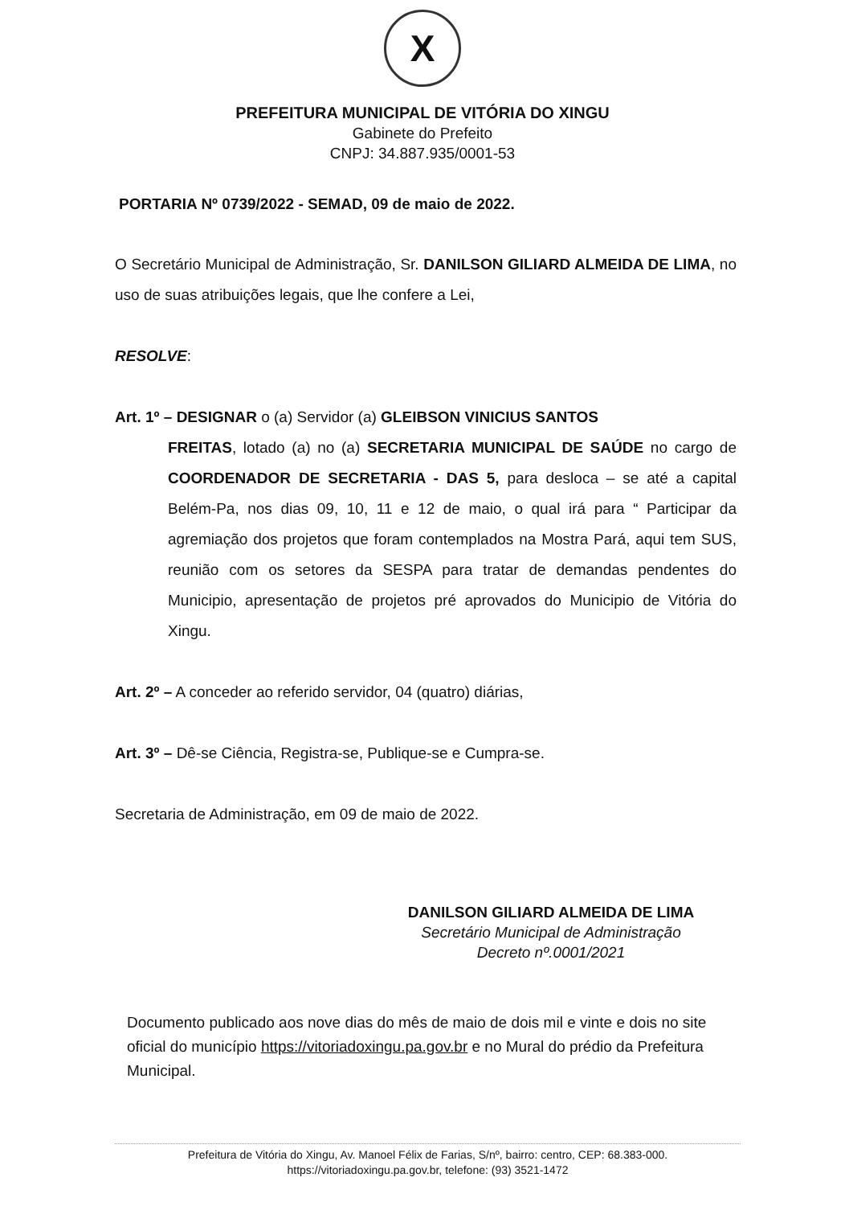X
PREFEITURA MUNICIPAL DE VITÓRIA DO XINGU
Gabinete do Prefeito
CNPJ: 34.887.935/0001-53
PORTARIA Nº 0739/2022 - SEMAD, 09 de maio de 2022.
O Secretário Municipal de Administração, Sr. DANILSON GILIARD ALMEIDA DE LIMA, no uso de suas atribuições legais, que lhe confere a Lei,
RESOLVE:
Art. 1º – DESIGNAR o (a) Servidor (a) GLEIBSON VINICIUS SANTOS
FREITAS, lotado (a) no (a) SECRETARIA MUNICIPAL DE SAÚDE no cargo de COORDENADOR DE SECRETARIA - DAS 5, para desloca – se até a capital Belém-Pa, nos dias 09, 10, 11 e 12 de maio, o qual irá para “ Participar da agremiação dos projetos que foram contemplados na Mostra Pará, aqui tem SUS, reunião com os setores da SESPA para tratar de demandas pendentes do Municipio, apresentação de projetos pré aprovados do Municipio de Vitória do Xingu.
Art. 2º – A conceder ao referido servidor, 04 (quatro) diárias,
Art. 3º – Dê-se Ciência, Registra-se, Publique-se e Cumpra-se.
Secretaria de Administração, em 09 de maio de 2022.
DANILSON GILIARD ALMEIDA DE LIMA
Secretário Municipal de Administração
Decreto nº.0001/2021
Documento publicado aos nove dias do mês de maio de dois mil e vinte e dois no site oficial do município https://vitoriadoxingu.pa.gov.br e no Mural do prédio da Prefeitura Municipal.
Prefeitura de Vitória do Xingu, Av. Manoel Félix de Farias, S/nº, bairro: centro, CEP: 68.383-000.
https://vitoriadoxingu.pa.gov.br, telefone: (93) 3521-1472